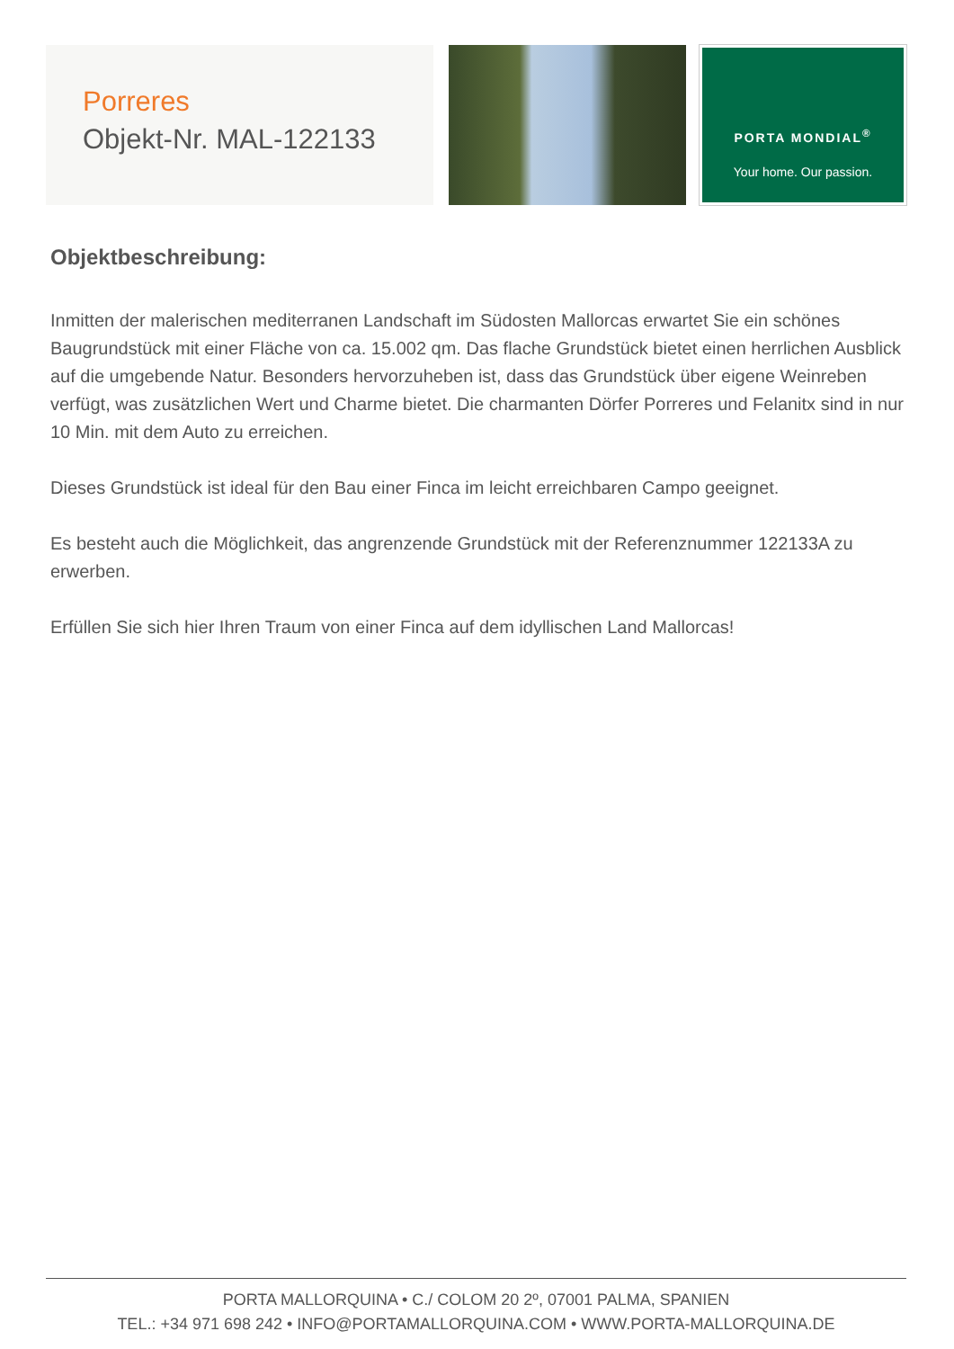Porreres
Objekt-Nr. MAL-122133
PORTA MONDIAL<sup>®</sup>
Your home. Our passion.
Objektbeschreibung:
Inmitten der malerischen mediterranen Landschaft im Südosten Mallorcas erwartet Sie ein schönes Baugrundstück mit einer Fläche von ca. 15.002 qm. Das flache Grundstück bietet einen herrlichen Ausblick auf die umgebende Natur. Besonders hervorzuheben ist, dass das Grundstück über eigene Weinreben verfügt, was zusätzlichen Wert und Charme bietet. Die charmanten Dörfer Porreres und Felanitx sind in nur 10 Min. mit dem Auto zu erreichen.
Dieses Grundstück ist ideal für den Bau einer Finca im leicht erreichbaren Campo geeignet.
Es besteht auch die Möglichkeit, das angrenzende Grundstück mit der Referenznummer 122133A zu erwerben.
Erfüllen Sie sich hier Ihren Traum von einer Finca auf dem idyllischen Land Mallorcas!
PORTA MALLORQUINA • C./ COLOM 20 2º, 07001 PALMA, SPANIEN
TEL.: +34 971 698 242 • INFO@PORTAMALLORQUINA.COM • WWW.PORTA-MALLORQUINA.DE